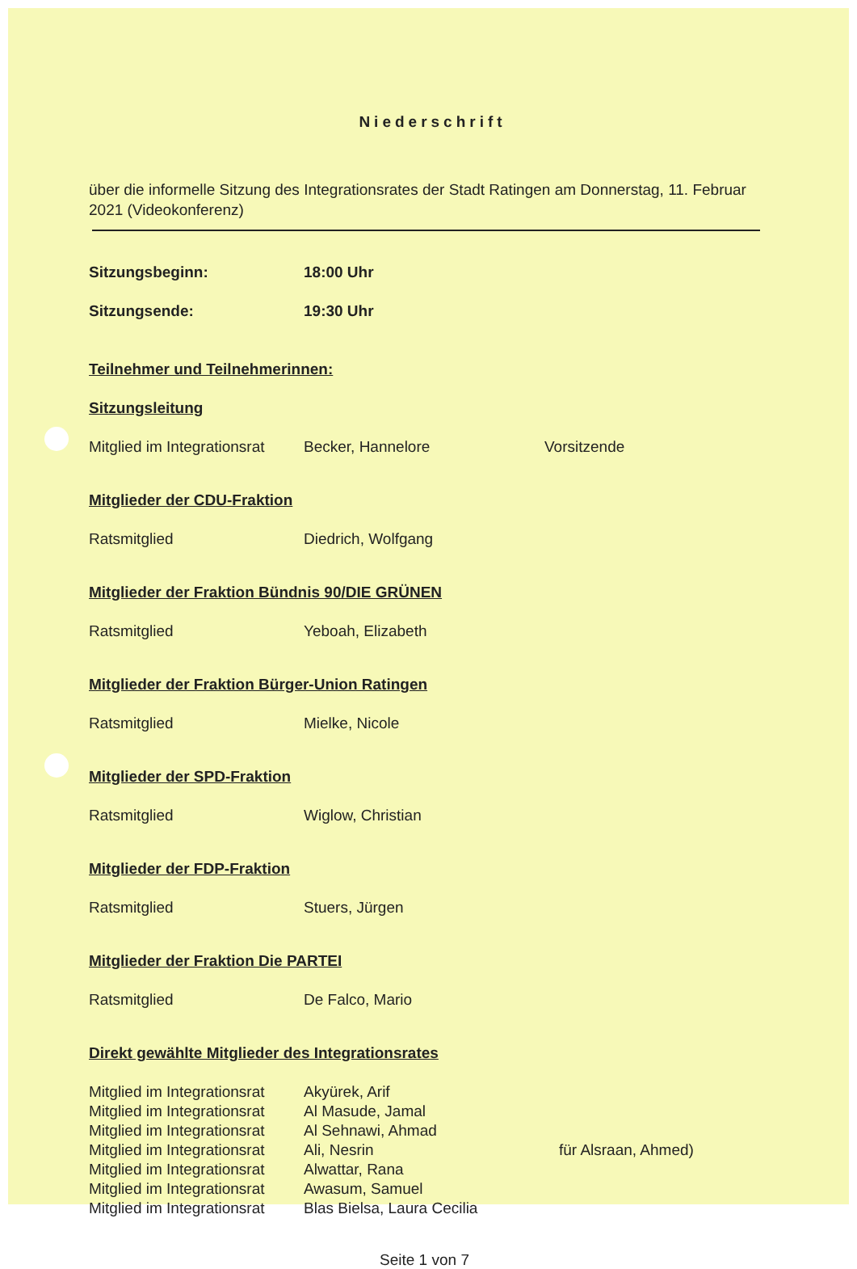Niederschrift
über die informelle Sitzung des Integrationsrates der Stadt Ratingen am Donnerstag, 11. Februar 2021 (Videokonferenz)
Sitzungsbeginn: 18:00 Uhr
Sitzungsende: 19:30 Uhr
Teilnehmer und Teilnehmerinnen:
Sitzungsleitung
Mitglied im Integrationsrat
Becker, Hannelore Vorsitzende
Mitglieder der CDU-Fraktion
Ratsmitglied Diedrich, Wolfgang
Mitglieder der Fraktion Bündnis 90/DIE GRÜNEN
Ratsmitglied Yeboah, Elizabeth
Mitglieder der Fraktion Bürger-Union Ratingen
Ratsmitglied Mielke, Nicole
Mitglieder der SPD-Fraktion
Ratsmitglied Wiglow, Christian
Mitglieder der FDP-Fraktion
Ratsmitglied Stuers, Jürgen
Mitglieder der Fraktion Die PARTEI
Ratsmitglied De Falco, Mario
Direkt gewählte Mitglieder des Integrationsrates
Mitglied im Integrationsrat
Akyürek, Arif
Mitglied im Integrationsrat
Al Masude, Jamal
Mitglied im Integrationsrat
Al Sehnawi, Ahmad
Mitglied im Integrationsrat
Ali, Nesrin für Alsraan, Ahmed)
Mitglied im Integrationsrat
Alwattar, Rana
Mitglied im Integrationsrat
Awasum, Samuel
Mitglied im Integrationsrat
Blas Bielsa, Laura Cecilia
Seite 1 von 7